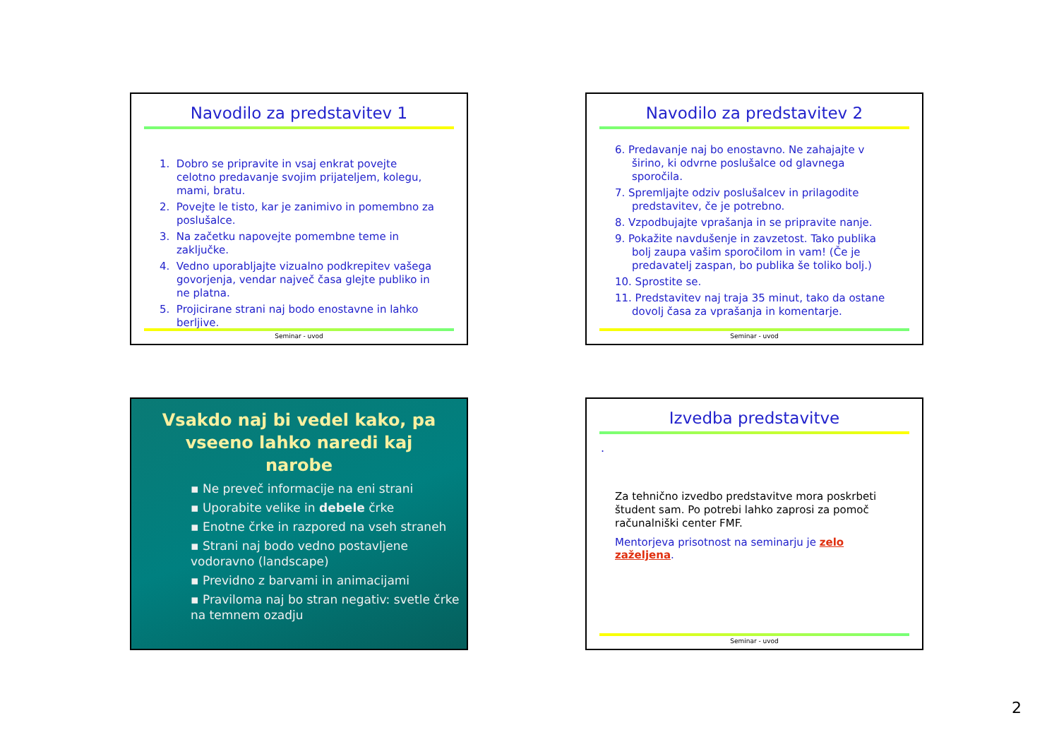Navodilo za predstavitev 1
1. Dobro se pripravite in vsaj enkrat povejte celotno predavanje svojim prijateljem, kolegu, mami, bratu.
2. Povejte le tisto, kar je zanimivo in pomembno za poslušalce.
3. Na začetku napovejte pomembne teme in zaključke.
4. Vedno uporabljajte vizualno podkrepitev vašega govorjenja, vendar največ časa glejte publiko in ne platna.
5. Projicirane strani naj bodo enostavne in lahko berljive.
Seminar - uvod
Navodilo za predstavitev 2
6. Predavanje naj bo enostavno. Ne zahajajte v širino, ki odvrne poslušalce od glavnega sporočila.
7. Spremljajte odziv poslušalcev in prilagodite predstavitev, če je potrebno.
8. Vzpodbujajte vprašanja in se pripravite nanje.
9. Pokažite navdušenje in zavzetost. Tako publika bolj zaupa vašim sporočilom in vam! (Če je predavatelj zaspan, bo publika še toliko bolj.)
10. Sprostite se.
11. Predstavitev naj traja 35 minut, tako da ostane dovolj časa za vprašanja in komentarje.
Seminar - uvod
Vsakdo naj bi vedel kako, pa vseeno lahko naredi kaj narobe
▪ Ne preveč informacije na eni strani
▪ Uporabite velike in debele črke
▪ Enotne črke in razpored na vseh straneh
▪ Strani naj bodo vedno postavljene vodoravno (landscape)
▪ Previdno z barvami in animacijami
▪ Praviloma naj bo stran negativ: svetle črke na temnem ozadju
Izvedba predstavitve
.
Za tehnično izvedbo predstavitve mora poskrbeti študent sam. Po potrebi lahko zaprosi za pomoč računalniški center FMF.
Mentorjeva prisotnost na seminarju je zelo zaželjena.
Seminar - uvod
2